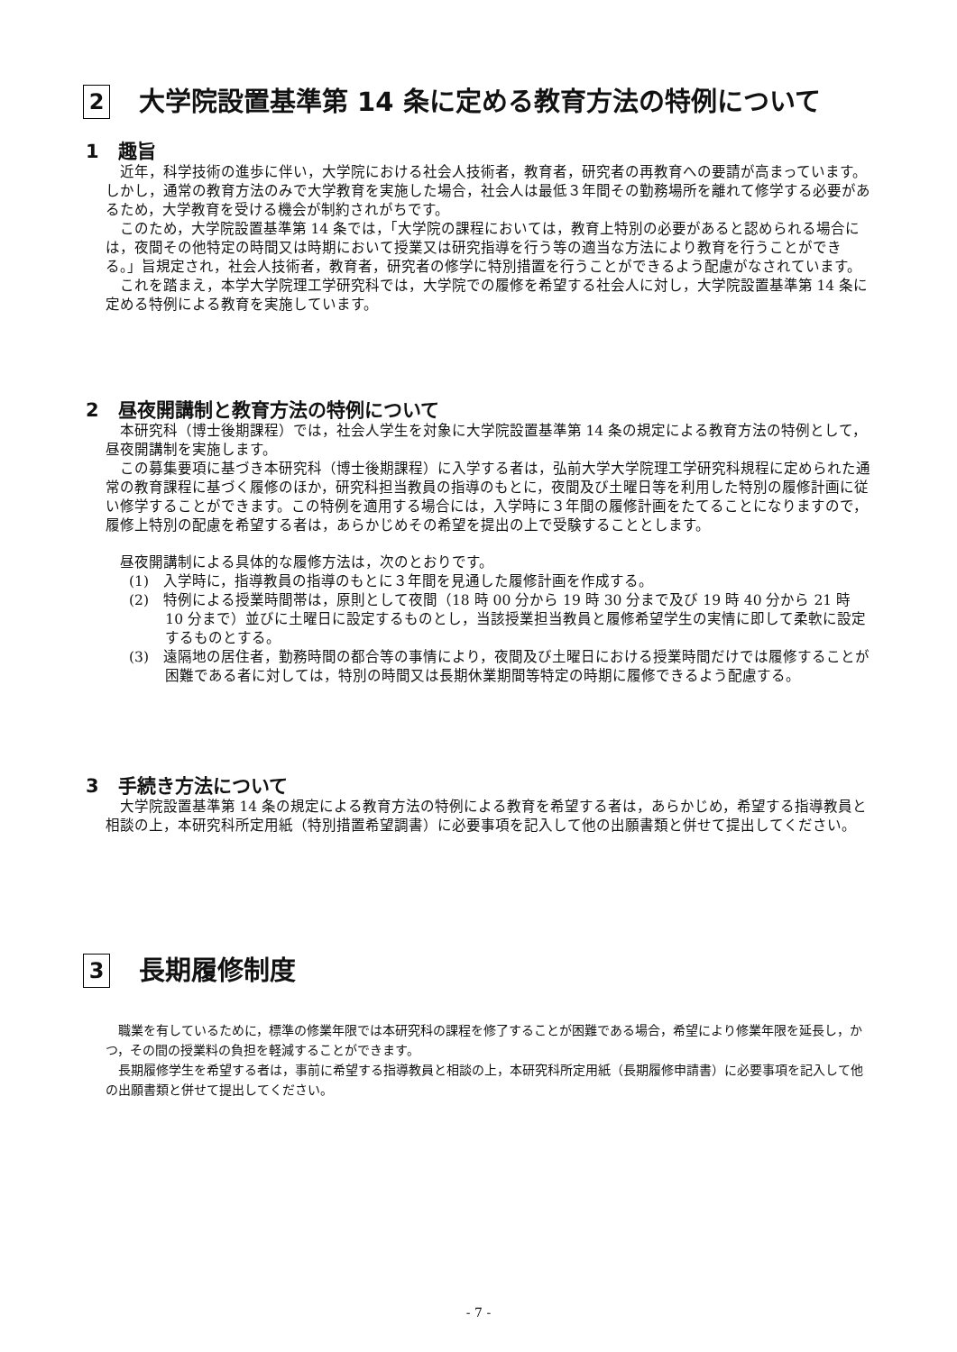2 大学院設置基準第 14 条に定める教育方法の特例について
1　趣旨
近年，科学技術の進歩に伴い，大学院における社会人技術者，教育者，研究者の再教育への要請が高まっています。しかし，通常の教育方法のみで大学教育を実施した場合，社会人は最低３年間その勤務場所を離れて修学する必要があるため，大学教育を受ける機会が制約されがちです。
このため，大学院設置基準第 14 条では，「大学院の課程においては，教育上特別の必要があると認められる場合には，夜間その他特定の時間又は時期において授業又は研究指導を行う等の適当な方法により教育を行うことができる。」旨規定され，社会人技術者，教育者，研究者の修学に特別措置を行うことができるよう配慮がなされています。
これを踏まえ，本学大学院理工学研究科では，大学院での履修を希望する社会人に対し，大学院設置基準第 14 条に定める特例による教育を実施しています。
2　昼夜開講制と教育方法の特例について
本研究科（博士後期課程）では，社会人学生を対象に大学院設置基準第 14 条の規定による教育方法の特例として，昼夜開講制を実施します。
この募集要項に基づき本研究科（博士後期課程）に入学する者は，弘前大学大学院理工学研究科規程に定められた通常の教育課程に基づく履修のほか，研究科担当教員の指導のもとに，夜間及び土曜日等を利用した特別の履修計画に従い修学することができます。この特例を適用する場合には，入学時に３年間の履修計画をたてることになりますので，履修上特別の配慮を希望する者は，あらかじめその希望を提出の上で受験することとします。
昼夜開講制による具体的な履修方法は，次のとおりです。
(1)　入学時に，指導教員の指導のもとに３年間を見通した履修計画を作成する。
(2)　特例による授業時間帯は，原則として夜間（18 時 00 分から 19 時 30 分まで及び 19 時 40 分から 21 時 10 分まで）並びに土曜日に設定するものとし，当該授業担当教員と履修希望学生の実情に即して柔軟に設定するものとする。
(3)　遠隔地の居住者，勤務時間の都合等の事情により，夜間及び土曜日における授業時間だけでは履修することが困難である者に対しては，特別の時間又は長期休業期間等特定の時期に履修できるよう配慮する。
3　手続き方法について
大学院設置基準第 14 条の規定による教育方法の特例による教育を希望する者は，あらかじめ，希望する指導教員と相談の上，本研究科所定用紙（特別措置希望調書）に必要事項を記入して他の出願書類と併せて提出してください。
3 長期履修制度
職業を有しているために，標準の修業年限では本研究科の課程を修了することが困難である場合，希望により修業年限を延長し，かつ，その間の授業料の負担を軽減することができます。
長期履修学生を希望する者は，事前に希望する指導教員と相談の上，本研究科所定用紙（長期履修申請書）に必要事項を記入して他の出願書類と併せて提出してください。
- 7 -